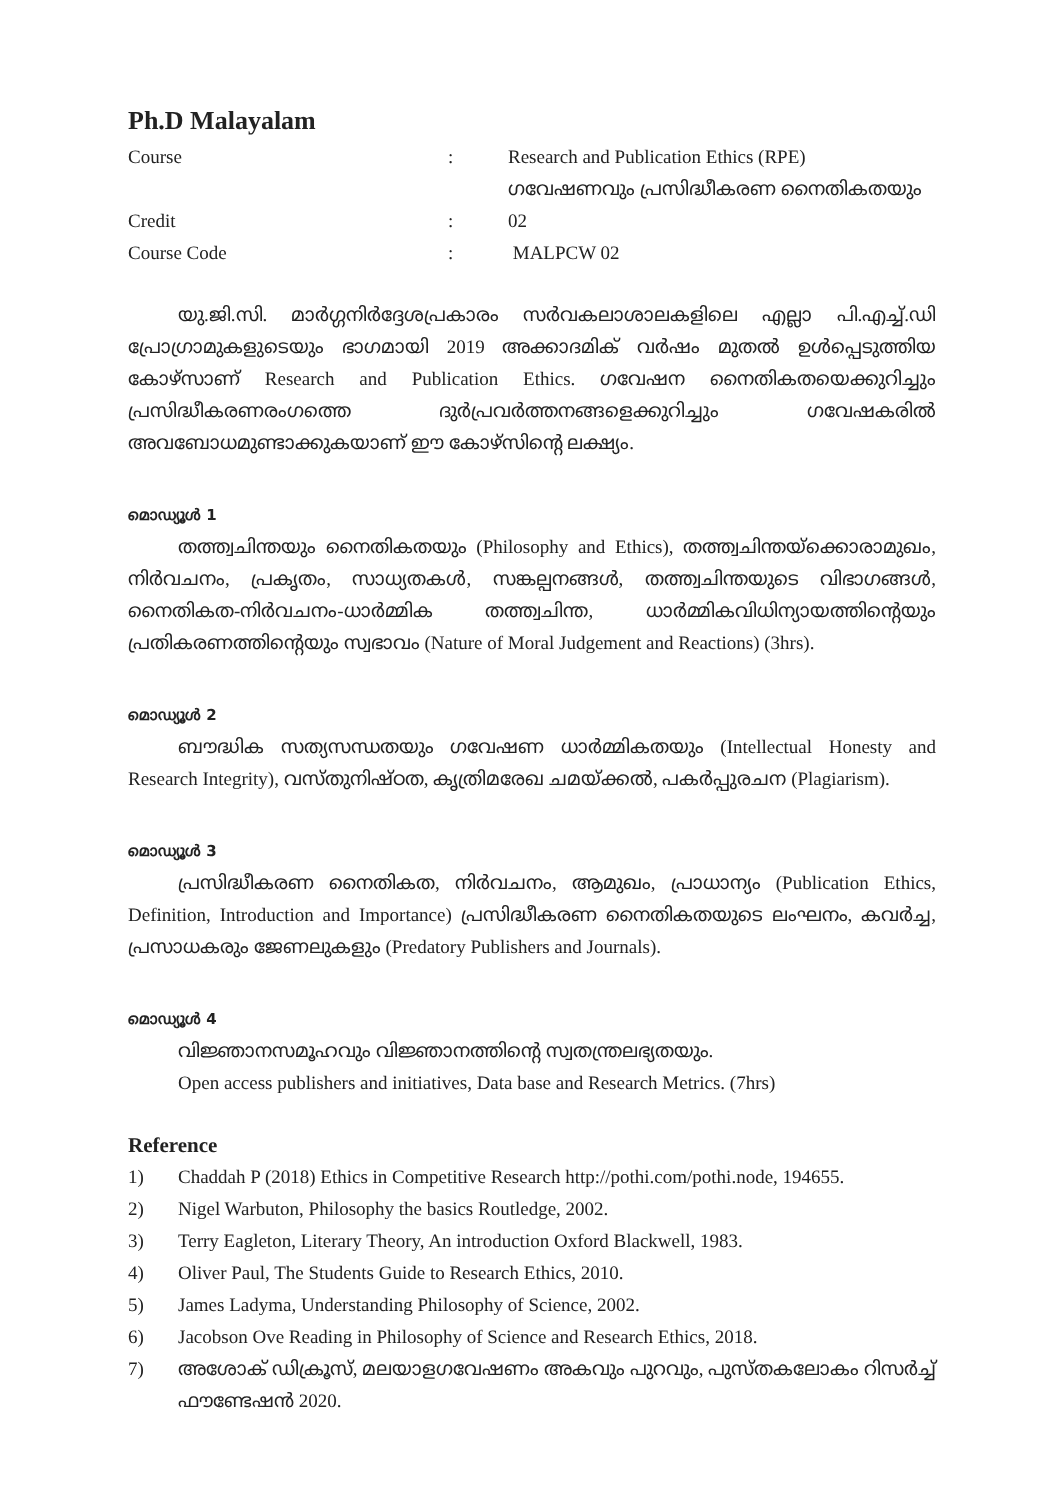Ph.D Malayalam
Course : Research and Publication Ethics (RPE)
ഗവേഷണവും പ്രസിദ്ധീകരണ നൈതികതയും
Credit : 02
Course Code : MALPCW 02
യു.ജി.സി. മാർഗ്ഗനിർദ്ദേശപ്രകാരം സർവകലാശാലകളിലെ എല്ലാ പി.എച്ച്.ഡി പ്രോഗ്രാമുകളുടെയും ഭാഗമായി 2019 അക്കാദമിക് വർഷം മുതൽ ഉൾപ്പെടുത്തിയ കോഴ്സാണ് Research and Publication Ethics. ഗവേഷന നൈതികതയെക്കുറിച്ചും പ്രസിദ്ധീകരണരംഗത്തെ ദുർപ്രവർത്തനങ്ങളെക്കുറിച്ചും ഗവേഷകരിൽ അവബോധമുണ്ടാക്കുകയാണ് ഈ കോഴ്സിന്റെ ലക്ഷ്യം.
മൊഡ്യൂൾ 1
തത്ത്വചിന്തയും നൈതികതയും (Philosophy and Ethics), തത്ത്വചിന്തയ്ക്കൊരാമുഖം, നിർവചനം, പ്രകൃതം, സാധ്യതകൾ, സങ്കല്പനങ്ങൾ, തത്ത്വചിന്തയുടെ വിഭാഗങ്ങൾ, നൈതികത-നിർവചനം-ധാർമ്മിക തത്ത്വചിന്ത, ധാർമ്മികവിധിന്യായത്തിന്റെയും പ്രതികരണത്തിന്റെയും സ്വഭാവം (Nature of Moral Judgement and Reactions) (3hrs).
മൊഡ്യൂൾ 2
ബൗദ്ധിക സത്യസന്ധതയും ഗവേഷണ ധാർമ്മികതയും (Intellectual Honesty and Research Integrity), വസ്തുനിഷ്ഠത, കൃത്രിമരേഖ ചമയ്ക്കൽ, പകർപ്പുരചന (Plagiarism).
മൊഡ്യൂൾ 3
പ്രസിദ്ധീകരണ നൈതികത, നിർവചനം, ആമുഖം, പ്രാധാന്യം (Publication Ethics, Definition, Introduction and Importance) പ്രസിദ്ധീകരണ നൈതികതയുടെ ലംഘനം, കവർച്ച, പ്രസാധകരും ജേണലുകളും (Predatory Publishers and Journals).
മൊഡ്യൂൾ 4
വിജ്ഞാനസമൂഹവും വിജ്ഞാനത്തിന്റെ സ്വതന്ത്രലഭ്യതയും.
Open access publishers and initiatives, Data base and Research Metrics. (7hrs)
Reference
1) Chaddah P (2018) Ethics in Competitive Research http://pothi.com/pothi.node, 194655.
2) Nigel Warbuton, Philosophy the basics Routledge, 2002.
3) Terry Eagleton, Literary Theory, An introduction Oxford Blackwell, 1983.
4) Oliver Paul, The Students Guide to Research Ethics, 2010.
5) James Ladyma, Understanding Philosophy of Science, 2002.
6) Jacobson Ove Reading in Philosophy of Science and Research Ethics, 2018.
7) അശോക് ഡിക്രൂസ്, മലയാളഗവേഷണം അകവും പുറവും, പുസ്തകലോകം റിസർച്ച് ഫൗണ്ടേഷൻ 2020.